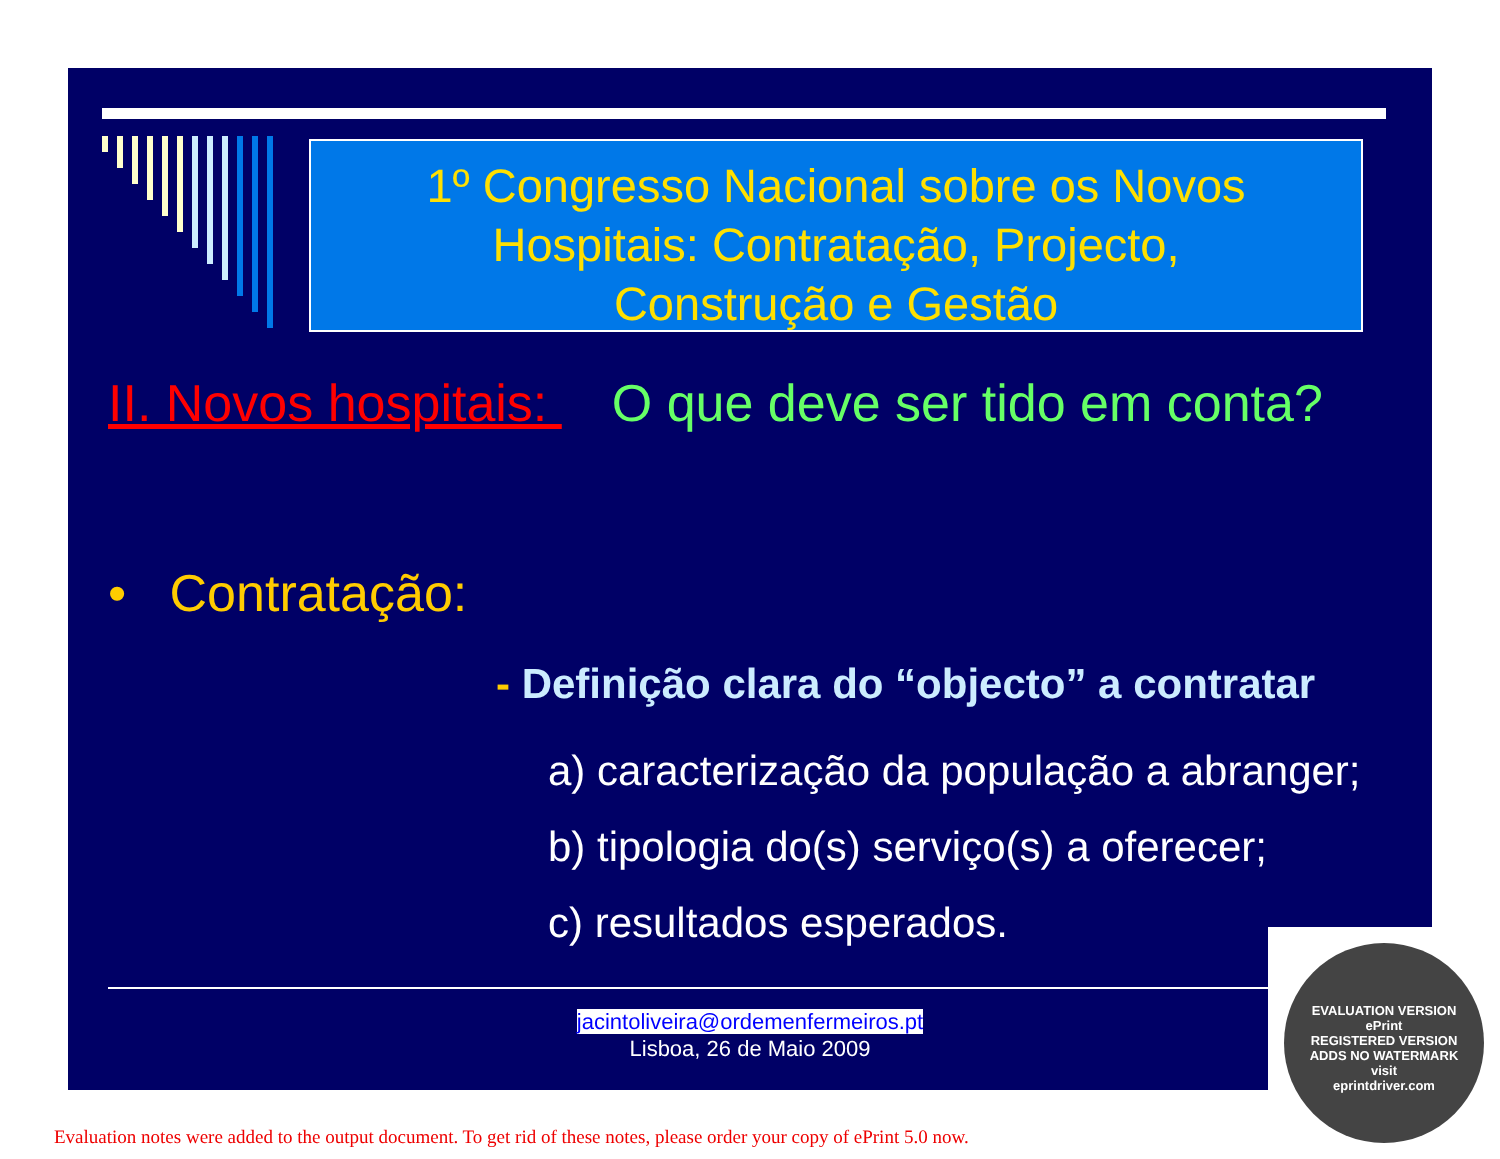1º Congresso Nacional sobre os Novos
Hospitais: Contratação, Projecto,
Construção e Gestão
II. Novos hospitais: O que deve ser tido em conta?
• Contratação:
- Definição clara do “objecto” a contratar
a) caracterização da população a abranger;
b) tipologia do(s) serviço(s) a oferecer;
c) resultados esperados.
jacintoliveira@ordemenfermeiros.pt
Lisboa, 26 de Maio 2009
EVALUATION VERSION
ePrint
REGISTERED VERSION
ADDS NO WATERMARK
visit
eprintdriver.com
Evaluation notes were added to the output document. To get rid of these notes, please order your copy of ePrint 5.0 now.